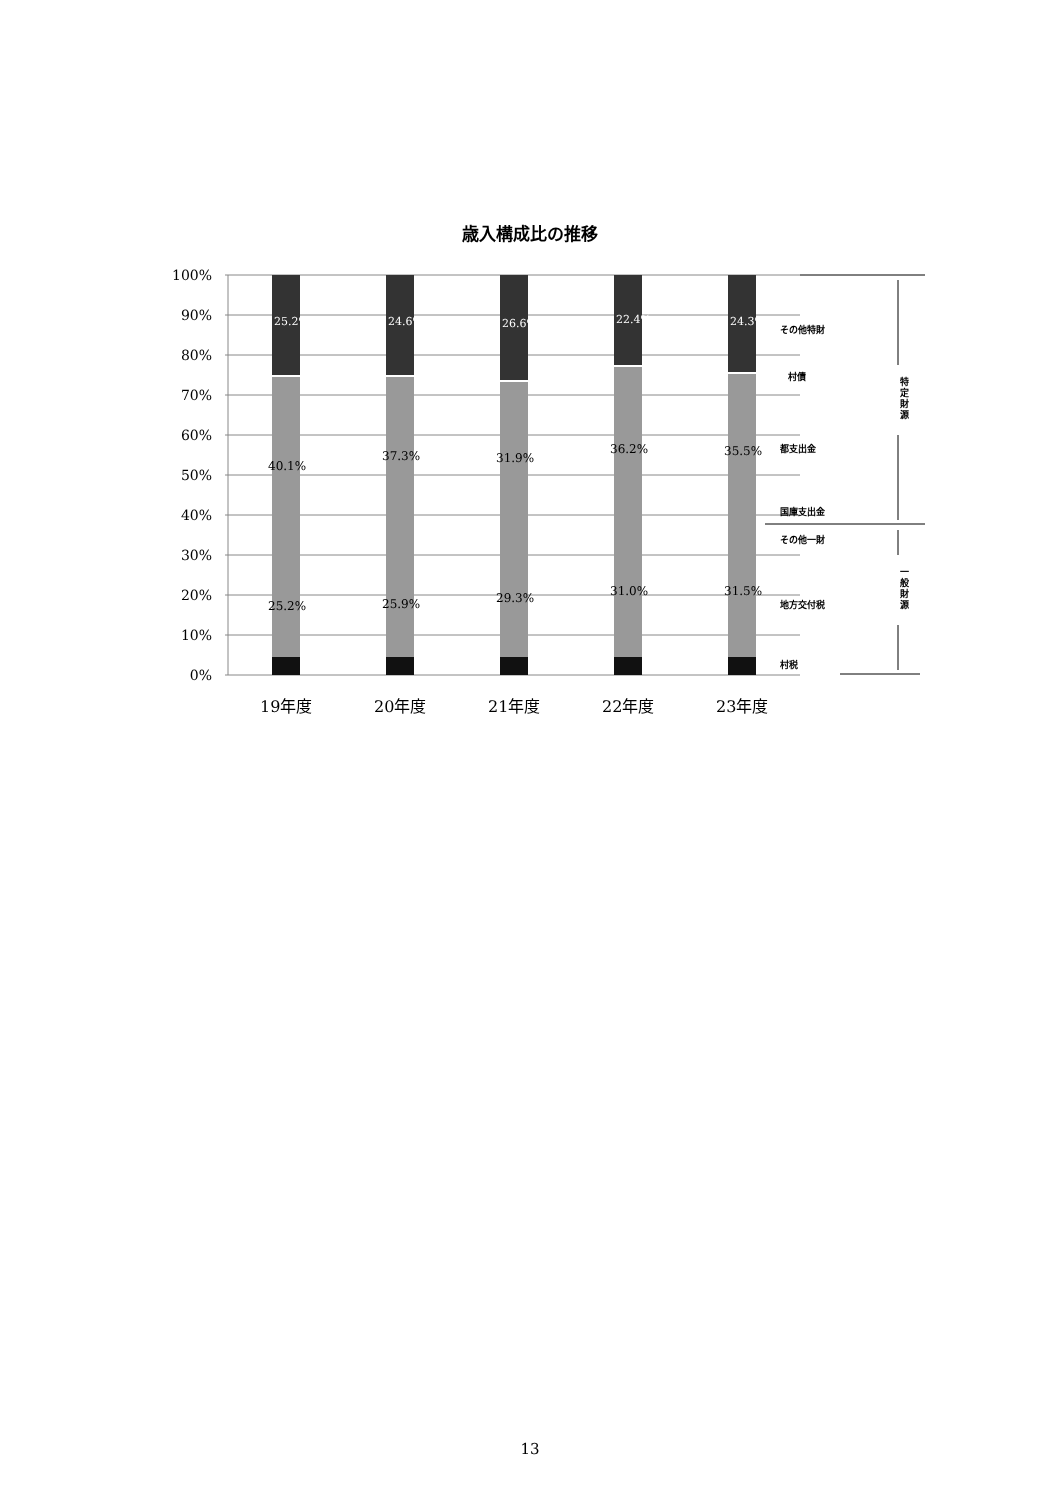歳入構成比の推移
100%
90%
80%
70%
60%
50%
40%
30%
20%
10%
0%
25.2%
24.6%
26.6%
22.4%
24.3%
40.1%
37.3%
31.9%
36.2%
35.5%
25.2%
25.9%
29.3%
31.0%
31.5%
その他特財
村債
都支出金
国庫支出金
その他一財
地方交付税
村税
特
定
財
源
一
般
財
源
19年度
20年度
21年度
22年度
23年度
13